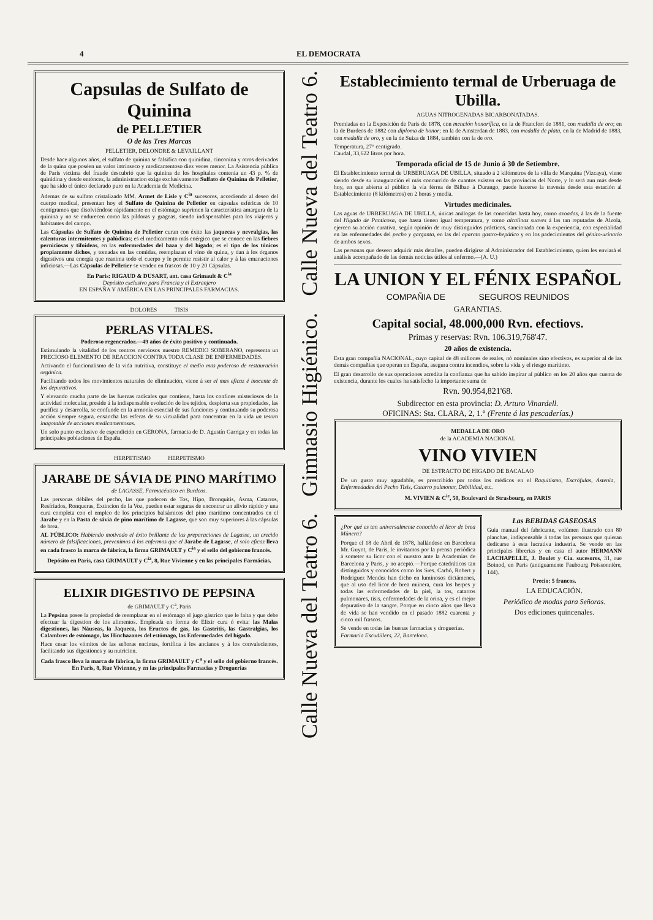4 EL DEMOCRATA
Capsulas de Sulfato de Quinina
de PELLETIER
O de las Tres Marcas
PELLETIER, DELONDRE & LEVAILLANT
Desde hace algunos años, el sulfato de quinina se falsifica con quinidina, cinconina y otros derivados de la quina que poséen un valor intrínseco y medicamentoso diez veces menor. La Asistencia pública de Paris víctima del fraude descubrió que la quinina de los hospitales contenía un 43 p. % de quinidina y desde entónces, la administracion exige exclusivamente Sulfato de Quinina de Pelletier, que ha sido el único declarado puro en la Academia de Medicina.
Ademas de su sulfato cristalizado MM. Armet de Lisle y C<sup>ia</sup> sucesores, accediendo al deseo del cuerpo medical, presentan hoy el Sulfato de Quinina de Pelletier en cápsulas esféricas de 10 centígramos que disolviéndose rápidamente en el estómago suprimen la característica amargura de la quinina y no se endurecen como las píldoras y grageas, siendo indispensables para los viajeros y habitantes del campo.
Las Cápsulas de Sulfato de Quinina de Pelletier curan con éxito las jaquecas y nevralgias, las calenturas intermitentes y palúdicas; es el medicamento más enérgico que se conoce en las fiebres perniciosas y tifoideas, en las enfermedades del bazo y del hígado; es el tipo de los tónicos propiamente dichos, y tomadas en las comidas, reemplazan el vino de quina, y dan á los órganos digestivos una energía que reanima todo el cuerpo y le permite resistir al calor y á las emanaciones inficiosas.—Las Cápsulas de Pelletier se venden en frascos de 10 y 20 Cápsulas.
En Paris: RIGAUD & DUSART, ant. casa Grimault & C<sup>ia</sup>
Depósito exclusivo para Francia y el Extranjero
EN ESPAÑA Y AMÉRICA EN LAS PRINCIPALES FARMACIAS.
DOLORES TISIS
PERLAS VITALES.
Poderoso regenerador.—49 años de éxito positivo y continuado.
Estimulando la vitalidad de los centros nerviosos nuestro REMEDIO SOBERANO, representa un PRECIOSO ELEMENTO DE REACCION CONTRA TODA CLASE DE ENFERMEDADES.
Activando el funcionalismo de la vida nutritiva, constituye el medio mas poderoso de restauración orgánica.
Facilitando todos los movimientos naturales de eliminación, viene á ser el mas eficaz é inocente de los depurativos.
Y elevando mucha parte de las fuerzas radicales que contiene, hasta los confines misteriosos de la actividad molecular, preside á la indispensable evolución de los tejidos, despierta sus propiedades, las purifica y desarrolla, se confunde en la armonía esencial de sus funciones y continuando su poderosa acción siempre segura, ensancha las esferas de su virtualidad para concentrar en la vida un tesoro inagotable de acciones medicamentosas.
Un solo punto exclusivo de espendición en GERONA, farmacia de D. Agustín Garriga y en todas las principales poblaciones de España.
HERPETISMO HERPETISMO
JARABE DE SÁVIA DE PINO MARÍTIMO
de LAGASSE, Farmacéutico en Burdeos.
Las personas débiles del pecho, las que padecen de Tos, Hipo, Bronquitis, Asma, Catarros, Resfriados, Ronqueras, Extincion de la Voz, pueden estar seguras de encontrar un alivio rápido y una cura completa con el empleo de los principios balsámicos del pino marítimo concentrados en el Jarabe y en la Pasta de sávia de pino marítimo de Lagasse, que son muy superiores á las cápsulas de brea.
AL PÚBLICO: Habiendo motivado el éxito brillante de las preparaciones de Lagasse, un crecido número de falsificaciones, prevenimos á los enfermos que el Jarabe de Lagasse, el solo eficaz lleva en cada frasco la marca de fábrica, la firma GRIMAULT y C<sup>ia</sup> y el sello del gobierno francés.
Depósito en Paris, casa GRIMAULT y C<sup>ia</sup>, 8, Rue Vivienne y en las principales Farmácias.
ELIXIR DIGESTIVO DE PEPSINA
de GRIMAULT y C<sup>a</sup>, Paris
La Pepsina posee la propiedad de reemplazar en el estómago el jugo gástrico que le falta y que debe efectuar la digestion de los alimentos. Empleada en forma de Elixir cura ó evita: las Malas digestiones, las Náuseas, la Jaqueca, los Eructos de gas, las Gastritis, las Gastralgias, los Calambres de estómago, las Hinchazones del estómago, las Enfermedades del hígado.
Hace cesar los vómitos de las señoras encintas, fortifica á los ancianos y á los convalecientes, facilitando sus digestiones y su nutricion.
Cada frasco lleva la marca de fábrica, la firma GRIMAULT y C<sup>a</sup> y el sello del gobierno francés.
En Paris, 8, Rue Vivienne, y en las principales Farmacias y Droguerias
Calle Nueva del Teatro 6. Gimnasio Higiénico. Calle Nueva del Teatro 6.
Establecimiento termal de Urberuaga de Ubilla.
AGUAS NITROGENADAS BICARBONATADAS.
Premiadas en la Exposición de Paris de 1878, con mención honorífica, en la de Francfort de 1881, con medalla de oro; en la de Burdeos de 1882 con diploma de honor; en la de Amsterdan de 1883, con medalla de plata, en la de Madrid de 1883, con medalla de oro, y en la de Suiza de 1884, también con la de oro.
Temperatura, 27° centigrado.
Caudal, 33,622 litros por hora.
Temporada oficial de 15 de Junio á 30 de Setiembre.
El Establecimiento termal de URBERUAGA DE UBILLA, situado á 2 kilómetros de la villa de Marquina (Vizcaya), viene siendo desde su inauguración el más concurrido de cuantos existen en las provincias del Norte, y lo será aun más desde hoy, en que abierta al público la vía férrea de Bilbao á Durango, puede hacerse la travesía desde esta estación al Establecimiento (8 kilómetros) en 2 horas y media.
Virtudes medicinales.
Las aguas de URBERUAGA DE UBILLA, únicas análogas de las conocidas hasta hoy, como azoadas, á las de la fuente del Hígado de Panticosa, que hasta tienen igual temperatura, y como alcalinas suaves á las tan reputadas de Alzola, ejercen su acción curativa, según opinión de muy distinguidos prácticos, sancionada con la experiencia, con especialidad en las enfermedades del pecho y garganta, en las del aparato gastro-hepático y en los padecimientos del génito-urinario de ambos sexos.
Las personas que deseen adquirir más detalles, pueden dirigirse al Administrador del Establecimiento, quien les enviará el análisis acompañado de las demás noticias útiles al enfermo.—(A. U.)
LA UNION Y EL FÉNIX ESPAÑOL
COMPAÑIA DE SEGUROS REUNIDOS
GARANTIAS.
Capital social, 48.000,000 Rvn. efectiovs.
Primas y reservas: Rvn. 106.319,768'47.
20 años de existencia.
Esta gran compañia NACIONAL, cuyo capital de 48 millones de reales, nó nominales sino efectivos, es superior al de las demás compañias que operan en España, asegura contra incendios, sobre la vida y el riesgo marítimo.
El gran desarrollo de sus operaciones acredita la confianza que ha sabido inspirar al público en los 20 años que cuenta de existencia, durante los cuales ha satisfecho la importante suma de
Rvn. 90.954,821'68.
Subdirector en esta provincia: D. Arturo Vinardell.
OFICINAS: Sta. CLARA, 2, 1.° (Frente á las pescaderías.)
MEDALLA DE ORO
de la ACADEMIA NACIONAL
VINO VIVIEN
DE ESTRACTO DE HIGADO DE BACALAO
De un gusto muy agradable, es prescribido por todos los médicos en el Raquitismo, Escrófulas, Astenia, Enfermedades del Pecho Tisis, Catarro pulmonar, Debilidad, etc.
M. VIVIEN & C<sup>ie</sup>, 50, Boulevard de Strasbourg, en PARIS
¿Por qué es tan universalmente conocido el licor de brea Múnera?
Porque el 18 de Abril de 1878, hallándose en Barcelona Mr. Guyot, de Paris, le invitamos por la prensa periódica á someter su licor con el nuestro ante la Academias de Barcelona y Paris, y no aceptó.—Porque catedráticos tan distinguidos y conocidos como los Sres. Carbó, Robert y Rodriguez Mendez han dicho en luminosos dictámenes, que al uso del licor de brea múnera, cura los herpes y todas las enfermedades de la piel, la tos, catarros pulmonares, tisis, enfermedades de la orina, y es el mejor depurativo de la sangre. Porque en cinco años que lleva de vida se han vendido en el pasado 1882 cuarenta y cinco mil frascos.
Se vende en todas las buenas farmacias y droguerías.
Farmacia Escudillers, 22, Barcelona.
Las BEBIDAS GASEOSAS
Guia manual del fabricante, volúmen ilustrado con 80 planchas, indispensable á todas las personas que quieran dedicarse á esta lucrativa industria. Se vende en las principales librerias y en casa el autor HERMANN LACHAPELLE, J. Boulet y Cia. sucesores, 31, rue Boinod, en Paris (antiguamente Faubourg Poissonnière, 144).
Precio: 5 francos.
LA EDUCACIÓN.
Periódico de modas para Señoras.
Dos ediciones quincenales.